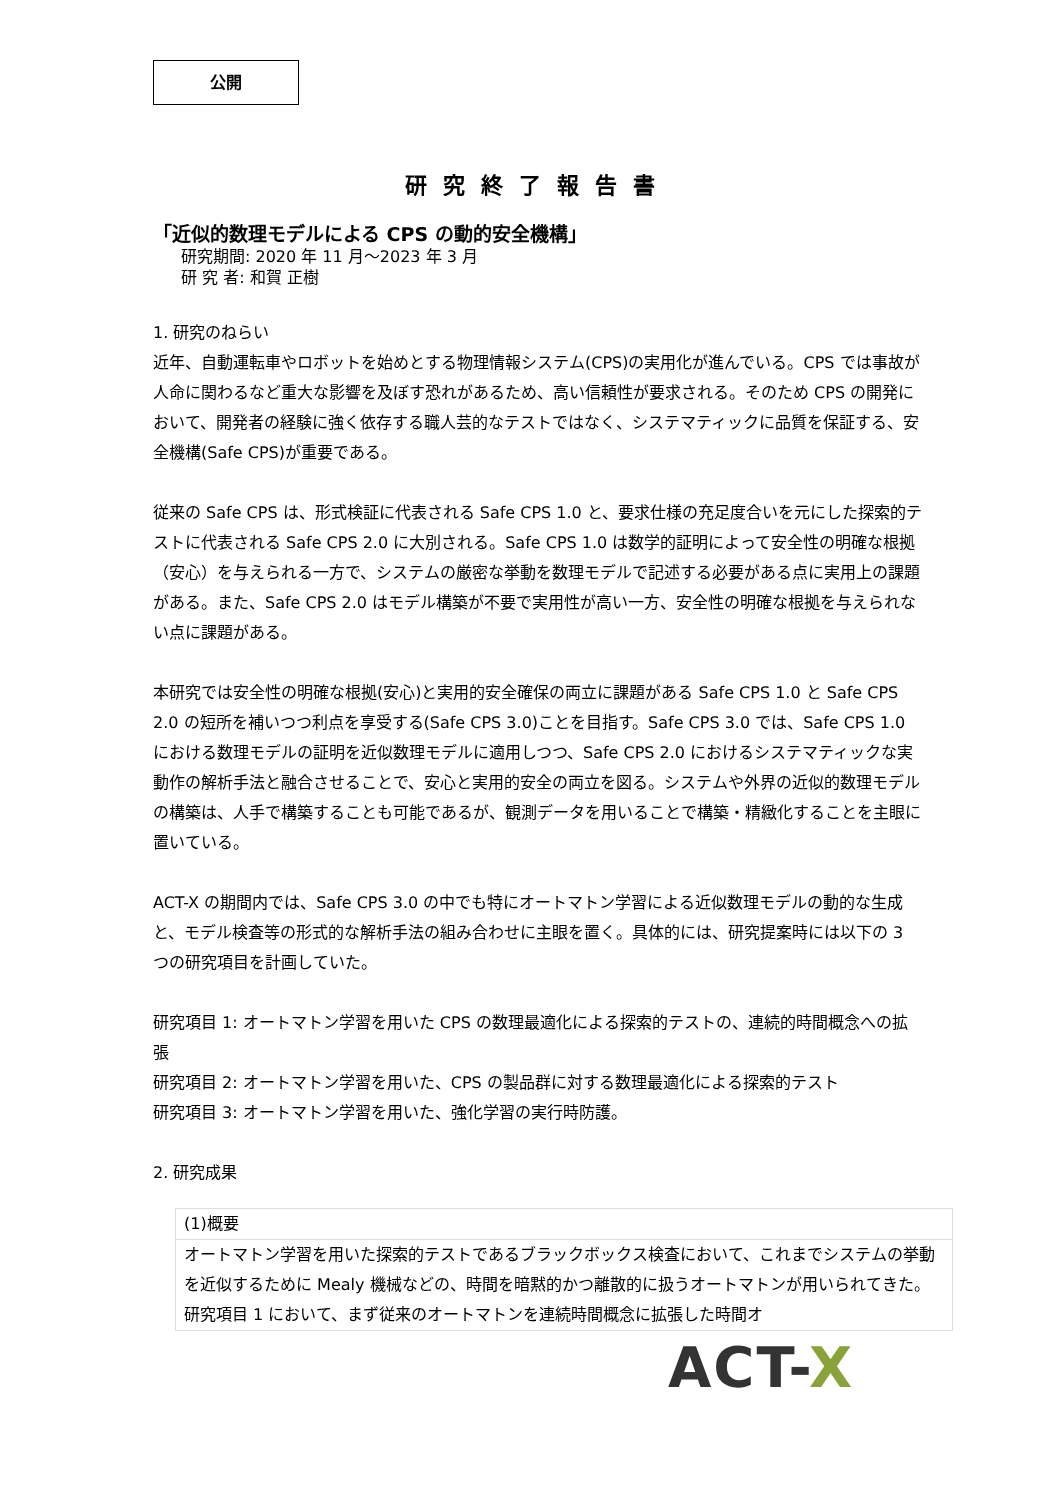公開
研究終了報告書
「近似的数理モデルによる CPS の動的安全機構」
研究期間: 2020 年 11 月～2023 年 3 月
研 究 者: 和賀 正樹
1. 研究のねらい
近年、自動運転車やロボットを始めとする物理情報システム(CPS)の実用化が進んでいる。CPS では事故が人命に関わるなど重大な影響を及ぼす恐れがあるため、高い信頼性が要求される。そのため CPS の開発において、開発者の経験に強く依存する職人芸的なテストではなく、システマティックに品質を保証する、安全機構(Safe CPS)が重要である。
従来の Safe CPS は、形式検証に代表される Safe CPS 1.0 と、要求仕様の充足度合いを元にした探索的テストに代表される Safe CPS 2.0 に大別される。Safe CPS 1.0 は数学的証明によって安全性の明確な根拠（安心）を与えられる一方で、システムの厳密な挙動を数理モデルで記述する必要がある点に実用上の課題がある。また、Safe CPS 2.0 はモデル構築が不要で実用性が高い一方、安全性の明確な根拠を与えられない点に課題がある。
本研究では安全性の明確な根拠(安心)と実用的安全確保の両立に課題がある Safe CPS 1.0 と Safe CPS 2.0 の短所を補いつつ利点を享受する(Safe CPS 3.0)ことを目指す。Safe CPS 3.0 では、Safe CPS 1.0 における数理モデルの証明を近似数理モデルに適用しつつ、Safe CPS 2.0 におけるシステマティックな実動作の解析手法と融合させることで、安心と実用的安全の両立を図る。システムや外界の近似的数理モデルの構築は、人手で構築することも可能であるが、観測データを用いることで構築・精緻化することを主眼に置いている。
ACT-X の期間内では、Safe CPS 3.0 の中でも特にオートマトン学習による近似数理モデルの動的な生成と、モデル検査等の形式的な解析手法の組み合わせに主眼を置く。具体的には、研究提案時には以下の 3 つの研究項目を計画していた。
研究項目 1: オートマトン学習を用いた CPS の数理最適化による探索的テストの、連続的時間概念への拡張
研究項目 2: オートマトン学習を用いた、CPS の製品群に対する数理最適化による探索的テスト
研究項目 3: オートマトン学習を用いた、強化学習の実行時防護。
2. 研究成果
| (1)概要 |
| オートマトン学習を用いた探索的テストであるブラックボックス検査において、これまでシステムの挙動を近似するために Mealy 機械などの、時間を暗黙的かつ離散的に扱うオートマトンが用いられてきた。 研究項目 1 において、まず従来のオートマトンを連続時間概念に拡張した時間オ |
ACT-X